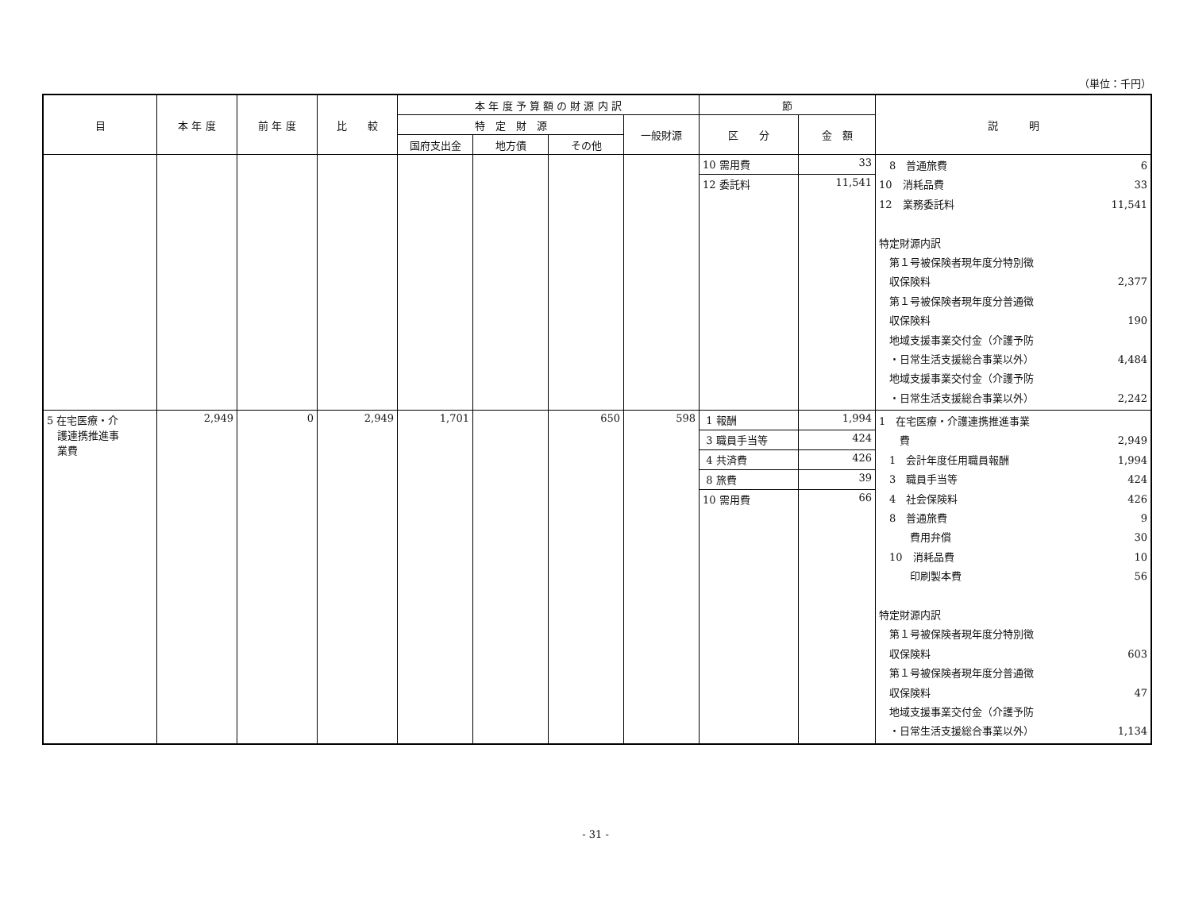（単位：千円）
| 目 | 本 年 度 | 前 年 度 | 比 較 | 本 年 度 予 算 額 の 財 源 内 訳 | | | | 節 | | 説 明 |
| --- | --- | --- | --- | --- | --- | --- | --- | --- | --- | --- |
| | | | | 特 定 財 源 | | | 一般財源 | 区 分 | 金 額 | |
| | | | | 国府支出金 | 地方債 | その他 | | | | |
| | | | | | | | | / 10 需用費 / / 12 委託料 / | / 33 / / 11,541 / | 8 普通旅費 6 10 消耗品費 33 12 業務委託料 11,541 特定財源内訳 第１号被保険者現年度分特別徴 収保険料 2,377 第１号被保険者現年度分普通徴 収保険料 190 地域支援事業交付金（介護予防 ・日常生活支援総合事業以外） 4,484 地域支援事業交付金（介護予防 ・日常生活支援総合事業以外） 2,242 |
| 5 在宅医療・介 護連携推進事 業費 | 2,949 | 0 | 2,949 | 1,701 | | 650 | 598 | / 1 報酬 / / 3 職員手当等 / / 4 共済費 / / 8 旅費 / / 10 需用費 / | / 1,994 / / 424 / / 426 / / 39 / / 66 / | 1 在宅医療・介護連携推進事業 費 2,949 1 会計年度任用職員報酬 1,994 3 職員手当等 424 4 社会保険料 426 8 普通旅費 9 費用弁償 30 10 消耗品費 10 印刷製本費 56 特定財源内訳 第１号被保険者現年度分特別徴 収保険料 603 第１号被保険者現年度分普通徴 収保険料 47 地域支援事業交付金（介護予防 ・日常生活支援総合事業以外） 1,134 |
- 31 -